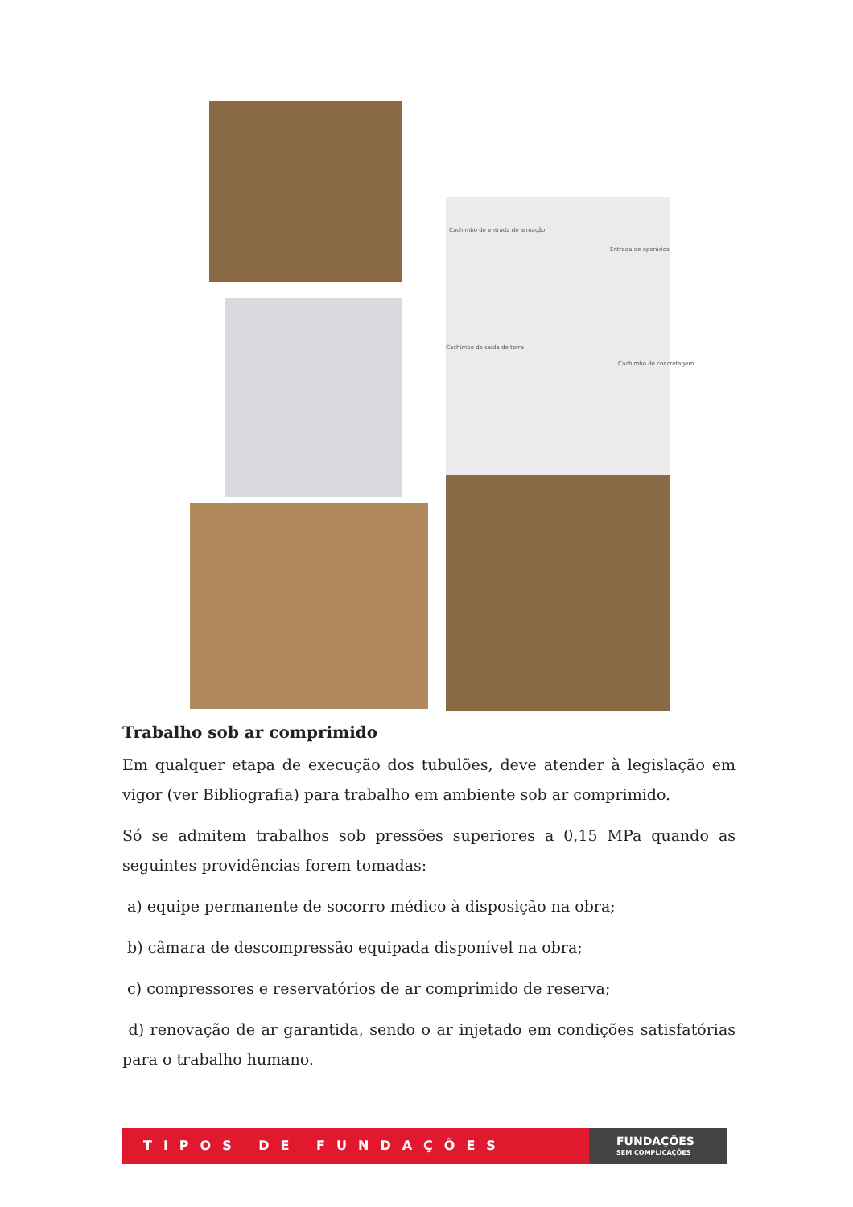Cachimbo de entrada de armação
Entrada de operários
Cachimbo de saída de terra
Cachimbo de concretagem
Trabalho sob ar comprimido
Em qualquer etapa de execução dos tubulões, deve atender à legislação em vigor (ver Bibliografia) para trabalho em ambiente sob ar comprimido.
Só se admitem trabalhos sob pressões superiores a 0,15 MPa quando as seguintes providências forem tomadas:
a) equipe permanente de socorro médico à disposição na obra;
b) câmara de descompressão equipada disponível na obra;
c) compressores e reservatórios de ar comprimido de reserva;
d) renovação de ar garantida, sendo o ar injetado em condições satisfatórias para o trabalho humano.
TIPOS DE FUNDAÇÕES
FUNDAÇÕES
SEM COMPLICAÇÕES